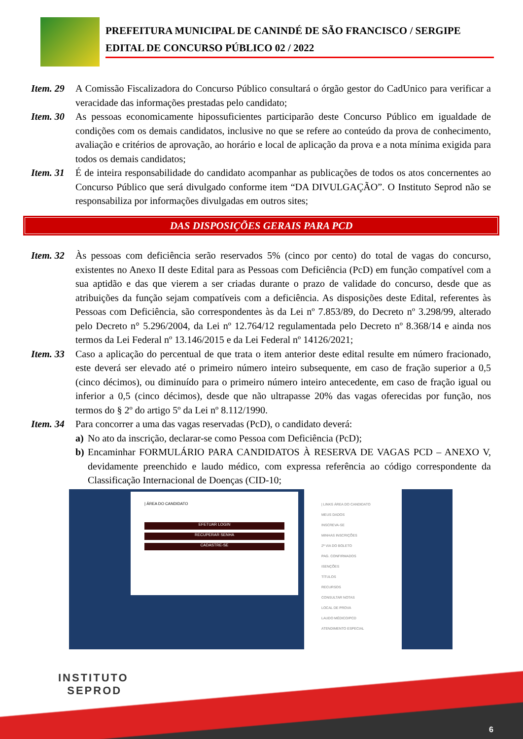PREFEITURA MUNICIPAL DE CANINDÉ DE SÃO FRANCISCO / SERGIPE
EDITAL DE CONCURSO PÚBLICO 02 / 2022
Item. 29
A Comissão Fiscalizadora do Concurso Público consultará o órgão gestor do CadUnico para verificar a veracidade das informações prestadas pelo candidato;
Item. 30
As pessoas economicamente hipossuficientes participarão deste Concurso Público em igualdade de condições com os demais candidatos, inclusive no que se refere ao conteúdo da prova de conhecimento, avaliação e critérios de aprovação, ao horário e local de aplicação da prova e a nota mínima exigida para todos os demais candidatos;
Item. 31
É de inteira responsabilidade do candidato acompanhar as publicações de todos os atos concernentes ao Concurso Público que será divulgado conforme item “DA DIVULGAÇÃO”. O Instituto Seprod não se responsabiliza por informações divulgadas em outros sites;
DAS DISPOSIÇÕES GERAIS PARA PCD
Item. 32
Às pessoas com deficiência serão reservados 5% (cinco por cento) do total de vagas do concurso, existentes no Anexo II deste Edital para as Pessoas com Deficiência (PcD) em função compatível com a sua aptidão e das que vierem a ser criadas durante o prazo de validade do concurso, desde que as atribuições da função sejam compatíveis com a deficiência. As disposições deste Edital, referentes às Pessoas com Deficiência, são correspondentes às da Lei nº 7.853/89, do Decreto nº 3.298/99, alterado pelo Decreto n° 5.296/2004, da Lei nº 12.764/12 regulamentada pelo Decreto nº 8.368/14 e ainda nos termos da Lei Federal nº 13.146/2015 e da Lei Federal nº 14126/2021;
Item. 33
Caso a aplicação do percentual de que trata o item anterior deste edital resulte em número fracionado, este deverá ser elevado até o primeiro número inteiro subsequente, em caso de fração superior a 0,5 (cinco décimos), ou diminuído para o primeiro número inteiro antecedente, em caso de fração igual ou inferior a 0,5 (cinco décimos), desde que não ultrapasse 20% das vagas oferecidas por função, nos termos do § 2º do artigo 5º da Lei nº 8.112/1990.
Item. 34
Para concorrer a uma das vagas reservadas (PcD), o candidato deverá:
a) No ato da inscrição, declarar-se como Pessoa com Deficiência (PcD);
b) Encaminhar FORMULÁRIO PARA CANDIDATOS À RESERVA DE VAGAS PCD – ANEXO V, devidamente preenchido e laudo médico, com expressa referência ao código correspondente da Classificação Internacional de Doenças (CID-10;
| ÁREA DO CANDIDATO
EFETUAR LOGIN
RECUPERAR SENHA
CADASTRE-SE
| LINKS ÁREA DO CANDIDATO
MEUS DADOS
INSCREVA-SE
MINHAS INSCRIÇÕES
2ª VIA DO BOLETO
PAG. CONFIRMADOS
ISENÇÕES
TÍTULOS
RECURSOS
CONSULTAR NOTAS
LOCAL DE PROVA
LAUDO MÉDICO/PCD
ATENDIMENTO ESPECIAL
INSTITUTO
SEPROD
6